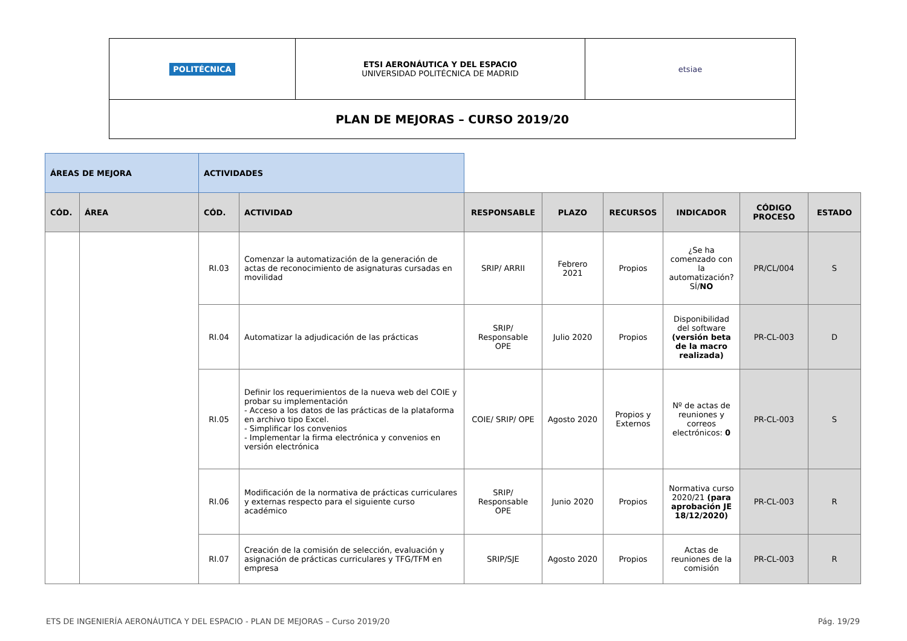| POLITÉCNICA | ETSI AERONÁUTICA Y DEL ESPACIO UNIVERSIDAD POLITÉCNICA DE MADRID | etsiae |
| PLAN DE MEJORAS – CURSO 2019/20 | | |
| ÁREAS DE MEJORA | | ACTIVIDADES | | | | | | | |
| CÓD. | ÁREA | CÓD. | ACTIVIDAD | RESPONSABLE | PLAZO | RECURSOS | INDICADOR | CÓDIGO PROCESO | ESTADO |
| | | RI.03 | Comenzar la automatización de la generación de actas de reconocimiento de asignaturas cursadas en movilidad | SRIP/ ARRII | Febrero 2021 | Propios | ¿Se ha comenzado con la automatización? SÍ/ NO | PR/CL/004 | S |
| | | RI.04 | Automatizar la adjudicación de las prácticas | SRIP/ Responsable OPE | Julio 2020 | Propios | Disponibilidad del software (versión beta de la macro realizada) | PR-CL-003 | D |
| | | RI.05 | Definir los requerimientos de la nueva web del COIE y probar su implementación - Acceso a los datos de las prácticas de la plataforma en archivo tipo Excel. - Simplificar los convenios - Implementar la firma electrónica y convenios en versión electrónica | COIE/ SRIP/ OPE | Agosto 2020 | Propios y Externos | Nº de actas de reuniones y correos electrónicos: 0 | PR-CL-003 | S |
| | | RI.06 | Modificación de la normativa de prácticas curriculares y externas respecto para el siguiente curso académico | SRIP/ Responsable OPE | Junio 2020 | Propios | Normativa curso 2020/21 (para aprobación JE 18/12/2020) | PR-CL-003 | R |
| | | RI.07 | Creación de la comisión de selección, evaluación y asignación de prácticas curriculares y TFG/TFM en empresa | SRIP/SJE | Agosto 2020 | Propios | Actas de reuniones de la comisión | PR-CL-003 | R |
ETS DE INGENIERÍA AERONÁUTICA Y DEL ESPACIO - PLAN DE MEJORAS – Curso 2019/20 Pág. 19/29